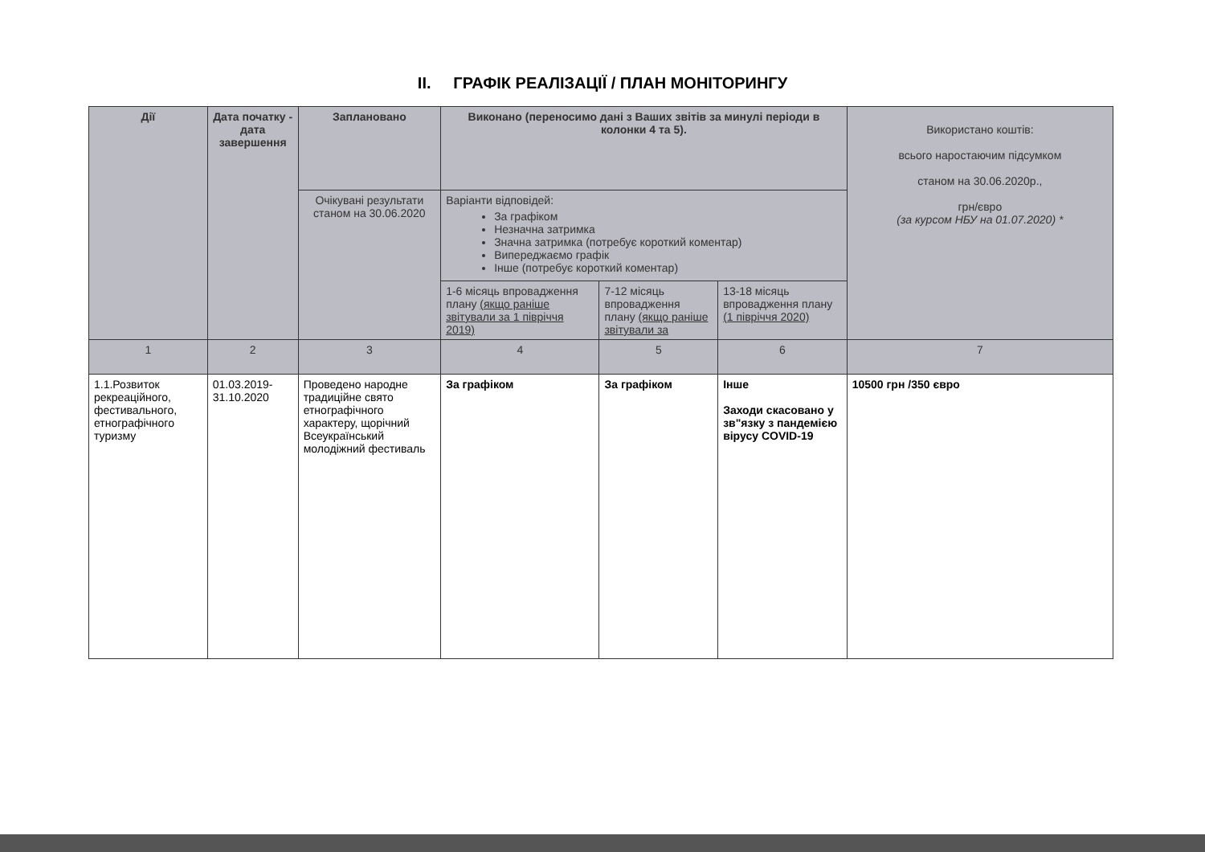II. ГРАФІК РЕАЛІЗАЦІЇ / ПЛАН МОНІТОРИНГУ
| Дії | Дата початку - дата завершення | Заплановано | Виконано (переносимо дані з Ваших звітів за минулі періоди в колонки 4 та 5). | | | Використано коштів: всього наростаючим підсумком станом на 30.06.2020р., грн/євро (за курсом НБУ на 01.07.2020) * |
| --- | --- | --- | --- | --- | --- | --- |
| | | Очікувані результати станом на 30.06.2020 | Варіанти відповідей: За графіком Незначна затримка Значна затримка (потребує короткий коментар) Випереджаємо графік Інше (потребує короткий коментар) | | | |
| | | | 1-6 місяць впровадження плану (якщо раніше звітували за 1 півріччя 2019) | 7-12 місяць впровадження плану (якщо раніше звітували за | 13-18 місяць впровадження плану (1 півріччя 2020) | |
| 1 | 2 | 3 | 4 | 5 | 6 | 7 |
| 1.1.Розвиток рекреаційного, фестивального, етнографічного туризму | 01.03.2019-31.10.2020 | Проведено народне традиційне свято етнографічного характеру, щорічний Всеукраїнський молодіжний фестиваль | За графіком | За графіком | Інше Заходи скасовано у зв"язку з пандемією вірусу COVID-19 | 10500 грн /350 євро |